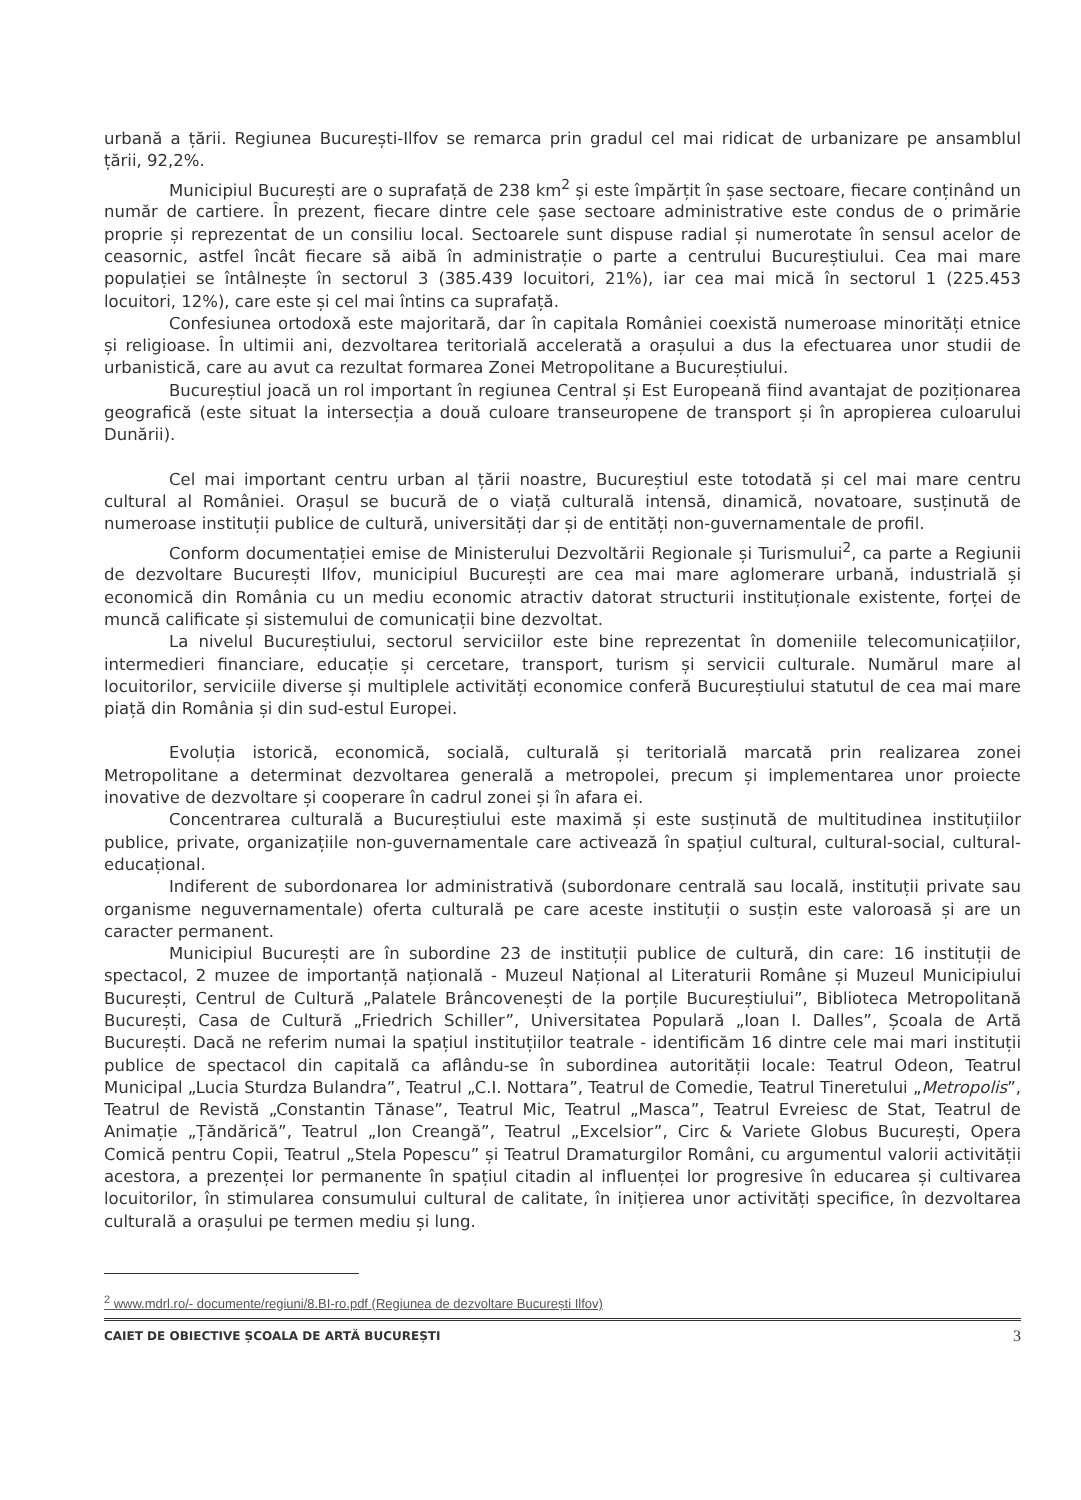urbană a țării. Regiunea București-Ilfov se remarca prin gradul cel mai ridicat de urbanizare pe ansamblul țării, 92,2%.
Municipiul București are o suprafață de 238 km<sup>2</sup> și este împărțit în șase sectoare, fiecare conținând un număr de cartiere. În prezent, fiecare dintre cele șase sectoare administrative este condus de o primărie proprie și reprezentat de un consiliu local. Sectoarele sunt dispuse radial și numerotate în sensul acelor de ceasornic, astfel încât fiecare să aibă în administrație o parte a centrului Bucureștiului. Cea mai mare populației se întâlnește în sectorul 3 (385.439 locuitori, 21%), iar cea mai mică în sectorul 1 (225.453 locuitori, 12%), care este și cel mai întins ca suprafață.
Confesiunea ortodoxă este majoritară, dar în capitala României coexistă numeroase minorități etnice și religioase. În ultimii ani, dezvoltarea teritorială accelerată a orașului a dus la efectuarea unor studii de urbanistică, care au avut ca rezultat formarea Zonei Metropolitane a Bucureștiului.
Bucureștiul joacă un rol important în regiunea Central și Est Europeană fiind avantajat de poziționarea geografică (este situat la intersecția a două culoare transeuropene de transport și în apropierea culoarului Dunării).
Cel mai important centru urban al țării noastre, Bucureștiul este totodată și cel mai mare centru cultural al României. Orașul se bucură de o viață culturală intensă, dinamică, novatoare, susținută de numeroase instituții publice de cultură, universități dar și de entități non-guvernamentale de profil.
Conform documentației emise de Ministerului Dezvoltării Regionale și Turismului<sup>2</sup>, ca parte a Regiunii de dezvoltare București Ilfov, municipiul București are cea mai mare aglomerare urbană, industrială și economică din România cu un mediu economic atractiv datorat structurii instituționale existente, forței de muncă calificate și sistemului de comunicații bine dezvoltat.
La nivelul Bucureștiului, sectorul serviciilor este bine reprezentat în domeniile telecomunicațiilor, intermedieri financiare, educație și cercetare, transport, turism și servicii culturale. Numărul mare al locuitorilor, serviciile diverse și multiplele activități economice conferă Bucureștiului statutul de cea mai mare piață din România și din sud-estul Europei.
Evoluția istorică, economică, socială, culturală și teritorială marcată prin realizarea zonei Metropolitane a determinat dezvoltarea generală a metropolei, precum și implementarea unor proiecte inovative de dezvoltare și cooperare în cadrul zonei și în afara ei.
Concentrarea culturală a Bucureștiului este maximă și este susținută de multitudinea instituțiilor publice, private, organizațiile non-guvernamentale care activează în spațiul cultural, cultural-social, cultural-educațional.
Indiferent de subordonarea lor administrativă (subordonare centrală sau locală, instituții private sau organisme neguvernamentale) oferta culturală pe care aceste instituții o susțin este valoroasă și are un caracter permanent.
Municipiul București are în subordine 23 de instituții publice de cultură, din care: 16 instituții de spectacol, 2 muzee de importanță națională - Muzeul Național al Literaturii Române și Muzeul Municipiului București, Centrul de Cultură „Palatele Brâncovenești de la porțile Bucureștiului”, Biblioteca Metropolitană București, Casa de Cultură „Friedrich Schiller”, Universitatea Populară „Ioan I. Dalles”, Școala de Artă București. Dacă ne referim numai la spațiul instituțiilor teatrale - identificăm 16 dintre cele mai mari instituții publice de spectacol din capitală ca aflându-se în subordinea autorității locale: Teatrul Odeon, Teatrul Municipal „Lucia Sturdza Bulandra”, Teatrul „C.I. Nottara”, Teatrul de Comedie, Teatrul Tineretului „Metropolis”, Teatrul de Revistă „Constantin Tănase”, Teatrul Mic, Teatrul „Masca”, Teatrul Evreiesc de Stat, Teatrul de Animație „Țăndărică”, Teatrul „Ion Creangă”, Teatrul „Excelsior”, Circ & Variete Globus București, Opera Comică pentru Copii, Teatrul „Stela Popescu” și Teatrul Dramaturgilor Români, cu argumentul valorii activității acestora, a prezenței lor permanente în spațiul citadin al influenței lor progresive în educarea și cultivarea locuitorilor, în stimularea consumului cultural de calitate, în inițierea unor activități specifice, în dezvoltarea culturală a orașului pe termen mediu și lung.
<sup>2</sup> www.mdrl.ro/- documente/regiuni/8.BI-ro.pdf (Regiunea de dezvoltare București Ilfov)
CAIET DE OBIECTIVE ȘCOALA DE ARTĂ BUCUREȘTI 3